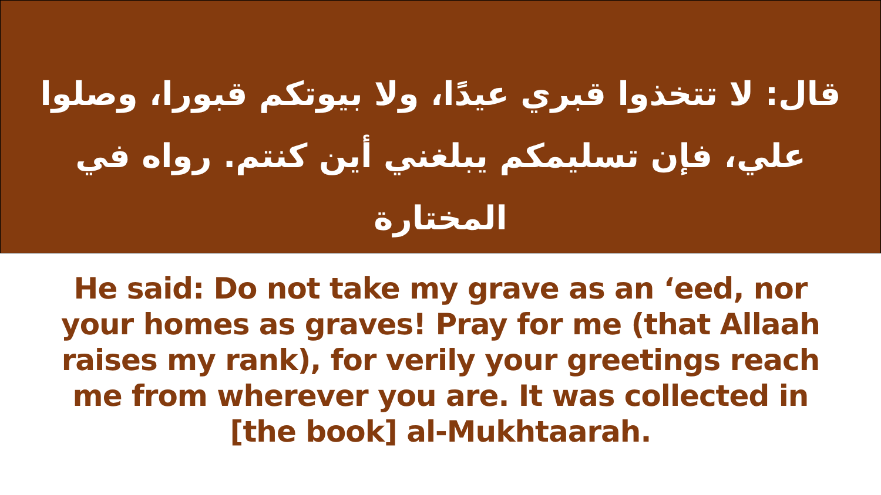قال: لا تتخذوا قبري عيدًا، ولا بيوتكم قبورا، وصلوا علي، فإن تسليمكم يبلغني أين كنتم. رواه في المختارة
He said: Do not take my grave as an ‘eed, nor your homes as graves! Pray for me (that Allaah raises my rank), for verily your greetings reach me from wherever you are. It was collected in
[the book] al-Mukhtaarah.